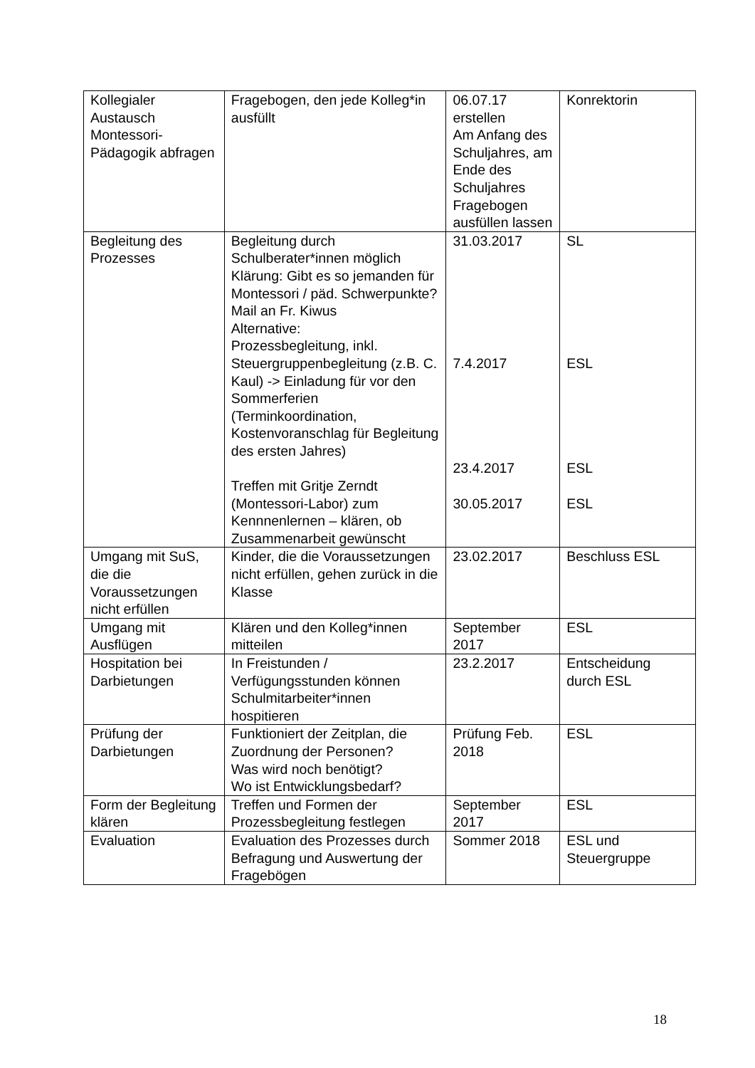| Kollegialer Austausch Montessori-Pädagogik abfragen | Fragebogen, den jede Kolleg*in ausfüllt | 06.07.17 erstellen Am Anfang des Schuljahres, am Ende des Schuljahres Fragebogen ausfüllen lassen | Konrektorin |
| Begleitung des Prozesses | Begleitung durch Schulberater*innen möglich Klärung: Gibt es so jemanden für Montessori / päd. Schwerpunkte? Mail an Fr. Kiwus Alternative: Prozessbegleitung, inkl. Steuergruppenbegleitung (z.B. C. Kaul) -> Einladung für vor den Sommerferien (Terminkoordination, Kostenvoranschlag für Begleitung des ersten Jahres) Treffen mit Gritje Zerndt (Montessori-Labor) zum Kennnenlernen – klären, ob Zusammenarbeit gewünscht | 31.03.2017 7.4.2017 23.4.2017 30.05.2017 | SL ESL ESL ESL |
| Umgang mit SuS, die die Voraussetzungen nicht erfüllen | Kinder, die die Voraussetzungen nicht erfüllen, gehen zurück in die Klasse | 23.02.2017 | Beschluss ESL |
| Umgang mit Ausflügen | Klären und den Kolleg*innen mitteilen | September 2017 | ESL |
| Hospitation bei Darbietungen | In Freistunden / Verfügungsstunden können Schulmitarbeiter*innen hospitieren | 23.2.2017 | Entscheidung durch ESL |
| Prüfung der Darbietungen | Funktioniert der Zeitplan, die Zuordnung der Personen? Was wird noch benötigt? Wo ist Entwicklungsbedarf? | Prüfung Feb. 2018 | ESL |
| Form der Begleitung klären | Treffen und Formen der Prozessbegleitung festlegen | September 2017 | ESL |
| Evaluation | Evaluation des Prozesses durch Befragung und Auswertung der Fragebögen | Sommer 2018 | ESL und Steuergruppe |
18